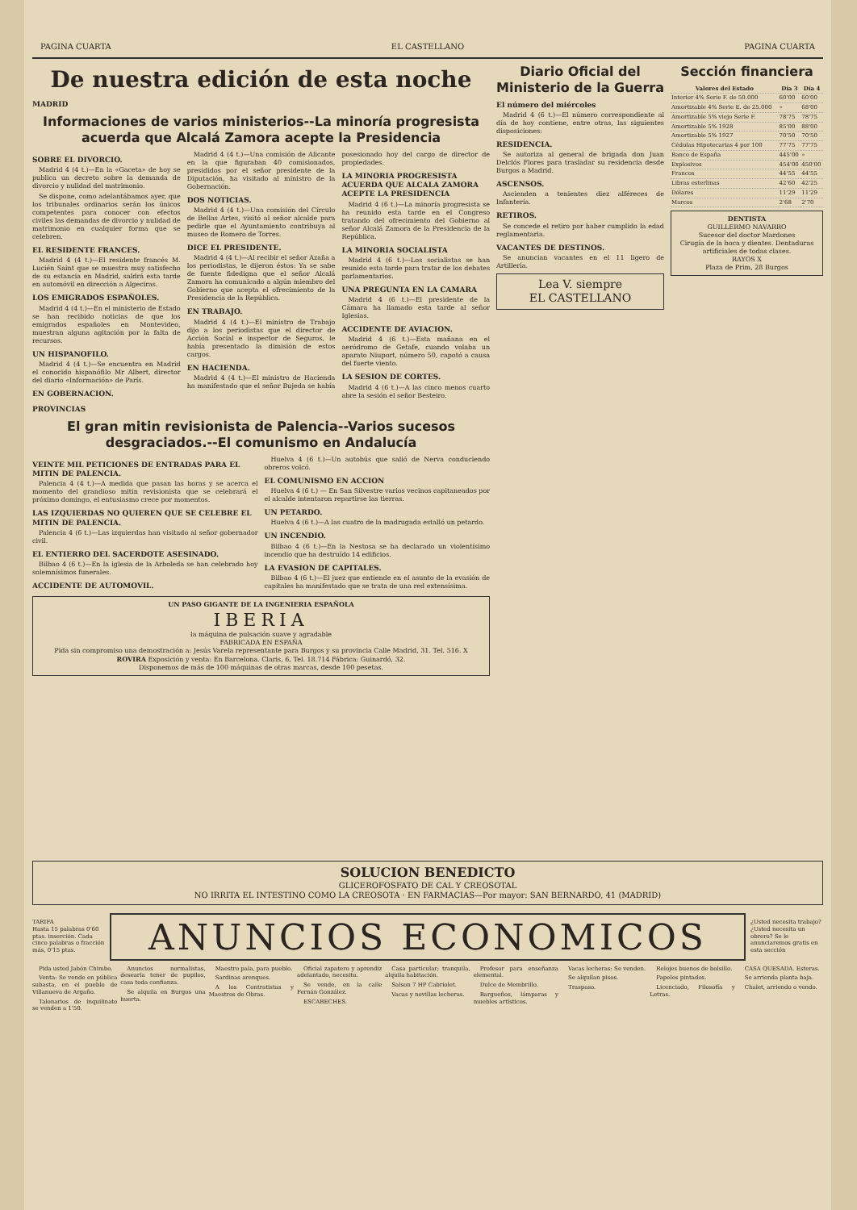PAGINA CUARTA EL CASTELLANO PAGINA CUARTA
De nuestra edición de esta noche
MADRID
Informaciones de varios ministerios--La minoría progresista acuerda que Alcalá Zamora acepte la Presidencia
SOBRE EL DIVORCIO.
Madrid 4 (4 t.)—En la «Gaceta» de hoy se publica un decreto sobre la demanda de divorcio y nulidad del matrimonio.
Se dispone, como adelantábamos ayer, que los tribunales ordinarios serán los únicos competentes para conocer con efectos civiles las demandas de divorcio y nulidad de matrimonio en cualquier forma que se celebren.
EL RESIDENTE FRANCES.
Madrid 4 (4 t.)—El residente francés M. Lucién Saint que se muestra muy satisfecho de su estancia en Madrid, saldrá esta tarde en automóvil en dirección a Algeciras.
LOS EMIGRADOS ESPAÑOLES.
Madrid 4 (4 t.)—En el ministerio de Estado se han recibido noticias de que los emigrados españoles en Montevideo, muestran alguna agitación por la falta de recursos.
UN HISPANOFILO.
Madrid 4 (4 t.)—Se encuentra en Madrid el conocido hispanófilo Mr Albert, director del diario «Información» de París.
EN GOBERNACION.
Madrid 4 (4 t.)—Una comisión de Alicante en la que figuraban 40 comisionados, presididos por el señor presidente de la Diputación, ha visitado al ministro de la Gobernación.
DOS NOTICIAS.
Madrid 4 (4 t.)—Una comisión del Círculo de Bellas Artes, visitó al señor alcalde para pedirle que el Ayuntamiento contribuya al museo de Romero de Torres.
DICE EL PRESIDENTE.
Madrid 4 (4 t.)—Al recibir el señor Azaña a los periodistas, le dijeron éstos: Ya se sabe de fuente fidedigna que el señor Alcalá Zamora ha comunicado a algún miembro del Gobierno que acepta el ofrecimiento de la Presidencia de la República.
EN TRABAJO.
Madrid 4 (4 t.)—El ministro de Trabajo dijo a los periodistas que el director de Acción Social e inspector de Seguros, le había presentado la dimisión de estos cargos.
EN HACIENDA.
Madrid 4 (4 t.)—El ministro de Hacienda ha manifestado que el señor Bujeda se había posesionado hoy del cargo de director de propiedades.
LA MINORIA PROGRESISTA ACUERDA QUE ALCALA ZAMORA ACEPTE LA PRESIDENCIA
Madrid 4 (6 t.)—La minoría progresista se ha reunido esta tarde en el Congreso tratando del ofrecimiento del Gobierno al señor Alcalá Zamora de la Presidencia de la República.
LA MINORIA SOCIALISTA
Madrid 4 (6 t.)—Los socialistas se han reunido esta tarde para tratar de los debates parlamentarios.
UNA PREGUNTA EN LA CAMARA
Madrid 4 (6 t.)—El presidente de la Cámara ha llamado esta tarde al señor Iglesias.
ACCIDENTE DE AVIACION.
Madrid 4 (6 t.)—Esta mañana en el aeródromo de Getafe, cuando volaba un aparato Niuport, número 50, capotó a causa del fuerte viento.
LA SESION DE CORTES.
Madrid 4 (6 t.)—A las cinco menos cuarto abre la sesión el señor Besteiro.
PROVINCIAS
El gran mitin revisionista de Palencia--Varios sucesos desgraciados.--El comunismo en Andalucía
VEINTE MIL PETICIONES DE ENTRADAS PARA EL MITIN DE PALENCIA.
Palencia 4 (4 t.)—A medida que pasan las horas y se acerca el momento del grandioso mitin revisionista que se celebrará el próximo domingo, el entusiasmo crece por momentos.
LAS IZQUIERDAS NO QUIEREN QUE SE CELEBRE EL MITIN DE PALENCIA.
Palencia 4 (6 t.)—Las izquierdas han visitado al señor gobernador civil.
EL ENTIERRO DEL SACERDOTE ASESINADO.
Bilbao 4 (6 t.)—En la iglesia de la Arboleda se han celebrado hoy solemnísimos funerales.
ACCIDENTE DE AUTOMOVIL.
Huelva 4 (6 t.)—Un autobús que salió de Nerva conduciendo obreros volcó.
EL COMUNISMO EN ACCION
Huelva 4 (6 t.) — En San Silvestre varios vecinos capitaneados por el alcalde intentaron repartirse las tierras.
UN PETARDO.
Huelva 4 (6 t.)—A las cuatro de la madrugada estalló un petardo.
UN INCENDIO.
Bilbao 4 (6 t.)—En la Nestosa se ha declarado un violentísimo incendio que ha destruído 14 edificios.
LA EVASION DE CAPITALES.
Bilbao 4 (6 t.)—El juez que entiende en el asunto de la evasión de capitales ha manifestado que se trata de una red extensísima.
UN PASO GIGANTE DE LA INGENIERIA ESPAÑOLA
IBERIA
la máquina de pulsación suave y agradable
FABRICADA EN ESPAÑA
Pida sin compromiso una demostración a: Jesús Varela representante para Burgos y su provincia Calle Madrid, 31. Tel. 516. X
ROVIRA Exposición y venta: En Barcelona. Claris, 6, Tel. 18.714 Fábrica: Guinardó, 32.
Disponemos de más de 100 máquinas de otras marcas, desde 100 pesetas.
Diario Oficial del Ministerio de la Guerra
El número del miércoles
Madrid 4 (6 t.)—El número correspondiente al día de hoy contiene, entre otras, las siguientes disposiciones:
RESIDENCIA.
Se autoriza al general de brigada don Juan Delclós Flores para trasladar su residencia desde Burgos a Madrid.
ASCENSOS.
Ascienden a tenientes diez alféreces de Infantería.
RETIROS.
Se concede el retiro por haber cumplido la edad reglamentaria.
VACANTES DE DESTINOS.
Se anuncian vacantes en el 11 ligero de Artillería.
Lea V. siempre
EL CASTELLANO
Sección financiera
| Valores del Estado | Día 3 | Día 4 |
| --- | --- | --- |
| Interior 4% Serie F. de 50.000 | 60'00 | 60'00 |
| Amortizable 4% Serie E. de 25.000 | » | 68'00 |
| Amortizable 5% viejo Serie F. | 78'75 | 78'75 |
| Amortizable 5% 1928 | 85'00 | 88'00 |
| Amortizable 5% 1927 | 70'50 | 70'50 |
| Cédulas Hipotecarias 4 por 100 | 77'75 | 77'75 |
| Banco de España | 445'00 | » |
| Explosivos | 454'00 | 450'00 |
| Francos | 44'55 | 44'55 |
| Libras esterlinas | 42'60 | 42'25 |
| Dólares | 11'29 | 11'29 |
| Marcos | 2'68 | 2'70 |
DENTISTA
GUILLERMO NAVARRO
Sucesor del doctor Mardones
Cirugía de la boca y dientes. Dentaduras artificiales de todas clases.
RAYOS X
Plaza de Prim, 28 Burgos
SOLUCION BENEDICTO
GLICEROFOSFATO DE CAL Y CREOSOTAL
NO IRRITA EL INTESTINO COMO LA CREOSOTA · EN FARMACIAS—Por mayor: SAN BERNARDO, 41 (MADRID)
TARIFA
Hasta 15 palabras 0'60 ptas. inserción. Cada cinco palabras o fracción más, 0'15 ptas.
ANUNCIOS ECONOMICOS
¿Usted necesita trabajo? ¿Usted necesita un obrero? Se le anunciaremos gratis en esta sección
Pida usted Jabón Chimbo.
Venta: Se vende en pública subasta, en el pueblo de Villanueva de Argaño.
Talonarios de inquilinato se venden a 1'50.
Anuncios normalistas, desearía tener de pupilos, casa toda confianza.
Se alquila en Burgos una huerta.
Maestro pala, para pueblo.
Sardinas arenques.
A los Contratistas y Maestros de Obras.
Oficial zapatero y aprendiz adelantado, necesito.
Se vende, en la calle Fernán González.
ESCABECHES.
Casa particular; tranquila, alquila habitación.
Salson 7 HP Cabriolet.
Vacas y novillas lecheras.
Profesor para enseñanza elemental.
Dulce de Membrillo.
Bargueños, lámparas y muebles artísticos.
Vacas lecheras: Se venden.
Se alquilan pisos.
Traspaso.
Relojes buenos de bolsillo.
Papeles pintados.
Licenciado, Filosofía y Letras.
CASA QUESADA. Esteras.
Se arrienda planta baja.
Chalet, arriendo o vendo.